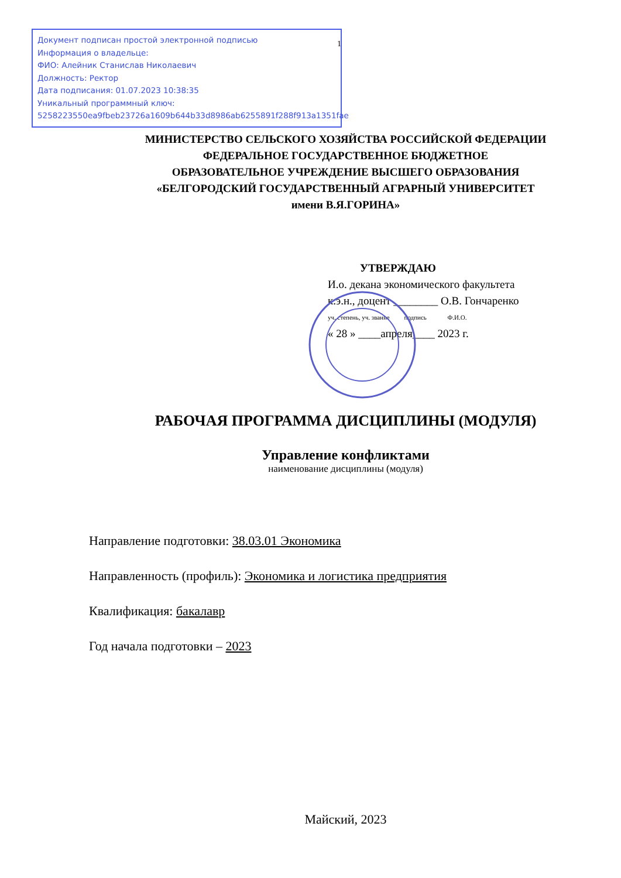Документ подписан простой электронной подписью
Информация о владельце:
ФИО: Алейник Станислав Николаевич
Должность: Ректор
Дата подписания: 01.07.2023 10:38:35
Уникальный программный ключ:
5258223550ea9fbeb23726a1609b644b33d8986ab6255891f288f913a1351fae
1
МИНИСТЕРСТВО СЕЛЬСКОГО ХОЗЯЙСТВА РОССИЙСКОЙ ФЕДЕРАЦИИ
ФЕДЕРАЛЬНОЕ ГОСУДАРСТВЕННОЕ БЮДЖЕТНОЕ
ОБРАЗОВАТЕЛЬНОЕ УЧРЕЖДЕНИЕ ВЫСШЕГО ОБРАЗОВАНИЯ
«БЕЛГОРОДСКИЙ ГОСУДАРСТВЕННЫЙ АГРАРНЫЙ УНИВЕРСИТЕТ
имени В.Я.ГОРИНА»
УТВЕРЖДАЮ
И.о. декана экономического факультета
к.э.н., доцент ________ О.В. Гончаренко
уч. степень, уч. звание подпись Ф.И.О.
« 28 » ____апреля____ 2023 г.
РАБОЧАЯ ПРОГРАММА ДИСЦИПЛИНЫ (МОДУЛЯ)
Управление конфликтами
наименование дисциплины (модуля)
Направление подготовки: 38.03.01 Экономика
Направленность (профиль): Экономика и логистика предприятия
Квалификация: бакалавр
Год начала подготовки – 2023
Майский, 2023